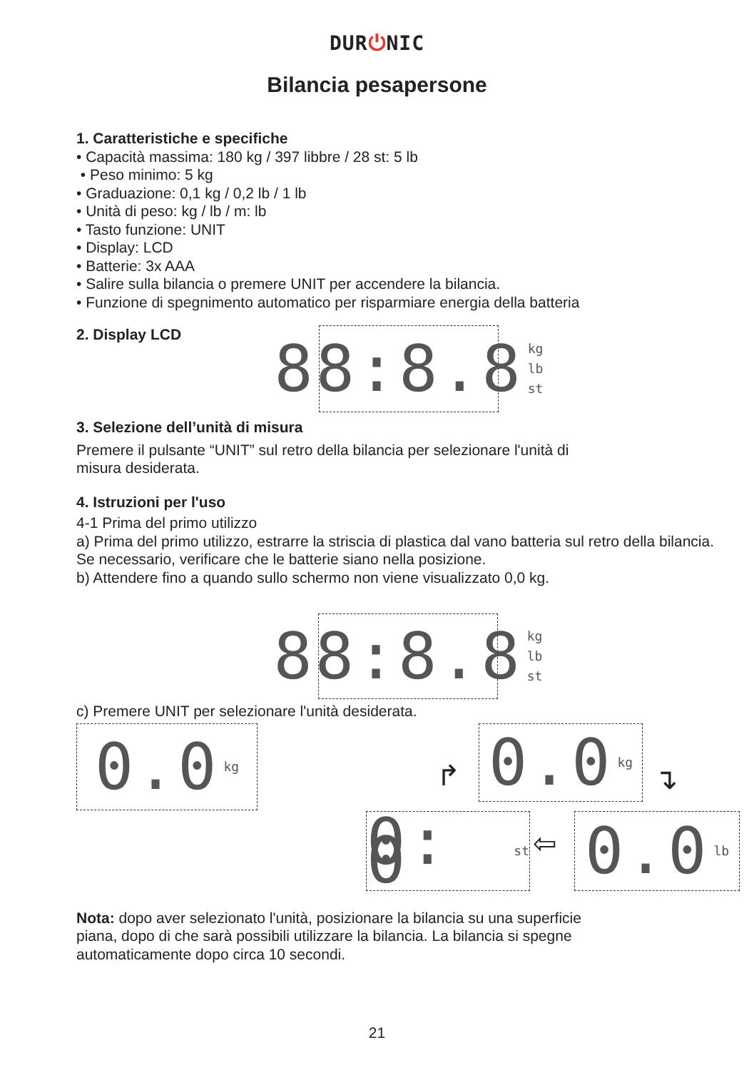DUR⏻NIC
Bilancia pesapersone
1. Caratteristiche e specifiche
• Capacità massima: 180 kg / 397 libbre / 28 st: 5 lb
• Peso minimo: 5 kg
• Graduazione: 0,1 kg / 0,2 lb / 1 lb
• Unità di peso: kg / lb / m: lb
• Tasto funzione: UNIT
• Display: LCD
• Batterie: 3x AAA
• Salire sulla bilancia o premere UNIT per accendere la bilancia.
• Funzione di spegnimento automatico per risparmiare energia della batteria
2. Display LCD
88:8.8 kg
lb
st
3. Selezione dell’unità di misura
Premere il pulsante “UNIT” sul retro della bilancia per selezionare l'unità di
misura desiderata.
4. Istruzioni per l'uso
4-1 Prima del primo utilizzo
a) Prima del primo utilizzo, estrarre la striscia di plastica dal vano batteria sul retro della bilancia. Se necessario, verificare che le batterie siano nella posizione.
b) Attendere fino a quando sullo schermo non viene visualizzato 0,0 kg.
88:8.8 kg
lb
st
c) Premere UNIT per selezionare l'unità desiderata.
0.0 kg 0.0 kg
↱ ↴
0: 0 st
⇦
0.0 lb
Nota: dopo aver selezionato l'unità, posizionare la bilancia su una superficie
piana, dopo di che sarà possibili utilizzare la bilancia. La bilancia si spegne
automaticamente dopo circa 10 secondi.
21